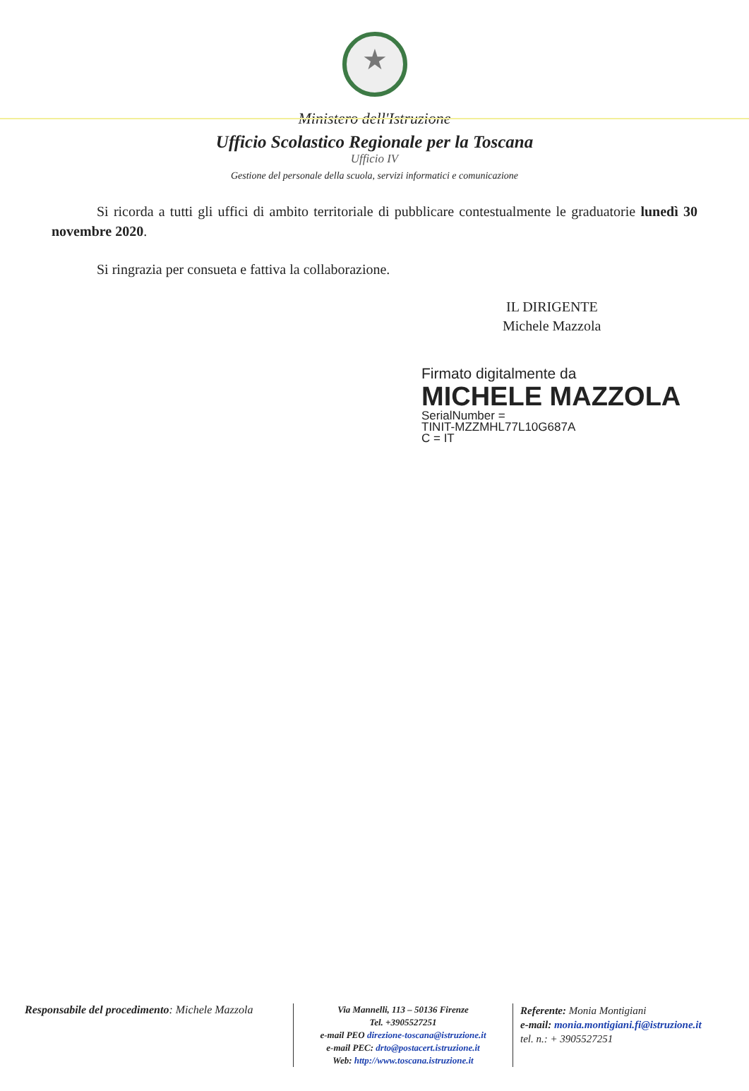★
Ministero dell'Istruzione
Ufficio Scolastico Regionale per la Toscana
Ufficio IV
Gestione del personale della scuola, servizi informatici e comunicazione
Si ricorda a tutti gli uffici di ambito territoriale di pubblicare contestualmente le graduatorie lunedì 30 novembre 2020.
Si ringrazia per consueta e fattiva la collaborazione.
IL DIRIGENTE
Michele Mazzola
Firmato digitalmente da
MICHELE MAZZOLA
SerialNumber =
TINIT-MZZMHL77L10G687A
C = IT
Responsabile del procedimento: Michele Mazzola
Via Mannelli, 113 – 50136 Firenze
Tel. +3905527251
e-mail PEO direzione-toscana@istruzione.it
e-mail PEC: drto@postacert.istruzione.it
Web: http://www.toscana.istruzione.it
Referente: Monia Montigiani
e-mail: monia.montigiani.fi@istruzione.it
tel. n.: + 3905527251